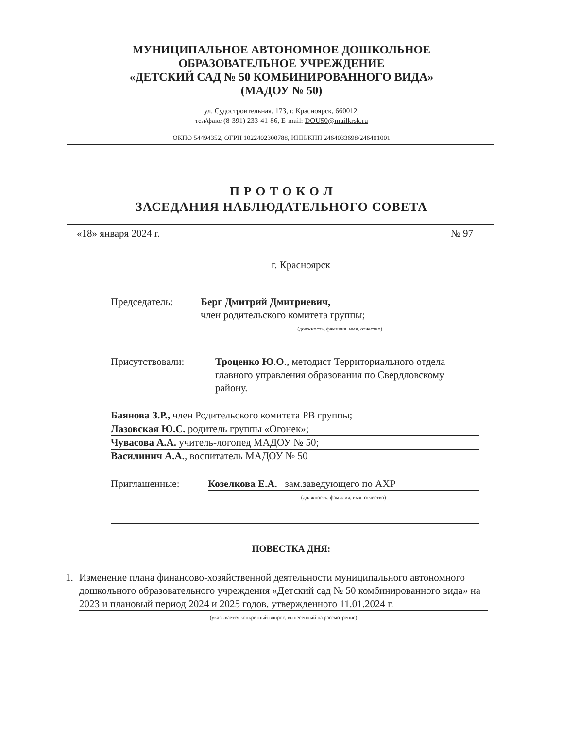МУНИЦИПАЛЬНОЕ АВТОНОМНОЕ ДОШКОЛЬНОЕ
ОБРАЗОВАТЕЛЬНОЕ УЧРЕЖДЕНИЕ
«ДЕТСКИЙ САД № 50 КОМБИНИРОВАННОГО ВИДА»
(МАДОУ № 50)
ул. Судостроительная, 173, г. Красноярск, 660012,
тел/факс (8-391) 233-41-86, E-mail: DOU50@mailkrsk.ru
ОКПО 54494352, ОГРН 1022402300788, ИНН/КПП 2464033698/246401001
П Р О Т О К О Л
ЗАСЕДАНИЯ НАБЛЮДАТЕЛЬНОГО СОВЕТА
«18» января 2024 г. № 97
г. Красноярск
Председатель: Берг Дмитрий Дмитриевич,
член родительского комитета группы;
(должность, фамилия, имя, отчество)
Присутствовали: Троценко Ю.О., методист Территориального отдела главного управления образования по Свердловскому району.
Баянова З.Р., член Родительского комитета РВ группы;
Лазовская Ю.С. родитель группы «Огонек»;
Чувасова А.А. учитель-логопед МАДОУ № 50;
Василинич А.А., воспитатель МАДОУ № 50
Приглашенные: Козелкова Е.А. зам.заведующего по АХР
(должность, фамилия, имя, отчество)
ПОВЕСТКА ДНЯ:
1. Изменение плана финансово-хозяйственной деятельности муниципального автономного дошкольного образовательного учреждения «Детский сад № 50 комбинированного вида» на 2023 и плановый период 2024 и 2025 годов, утвержденного 11.01.2024 г.
(указывается конкретный вопрос, вынесенный на рассмотрение)